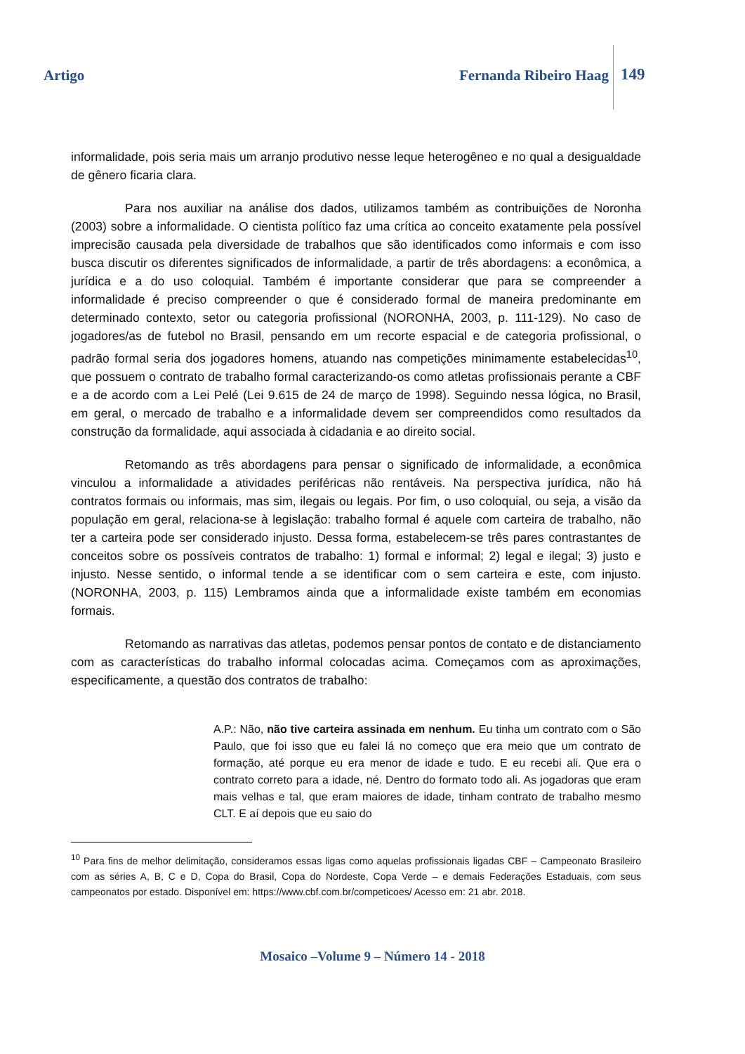Artigo Fernanda Ribeiro Haag 149
informalidade, pois seria mais um arranjo produtivo nesse leque heterogêneo e no qual a desigualdade de gênero ficaria clara.
Para nos auxiliar na análise dos dados, utilizamos também as contribuições de Noronha (2003) sobre a informalidade. O cientista político faz uma crítica ao conceito exatamente pela possível imprecisão causada pela diversidade de trabalhos que são identificados como informais e com isso busca discutir os diferentes significados de informalidade, a partir de três abordagens: a econômica, a jurídica e a do uso coloquial. Também é importante considerar que para se compreender a informalidade é preciso compreender o que é considerado formal de maneira predominante em determinado contexto, setor ou categoria profissional (NORONHA, 2003, p. 111-129). No caso de jogadores/as de futebol no Brasil, pensando em um recorte espacial e de categoria profissional, o padrão formal seria dos jogadores homens, atuando nas competições minimamente estabelecidas<sup>10</sup>, que possuem o contrato de trabalho formal caracterizando-os como atletas profissionais perante a CBF e a de acordo com a Lei Pelé (Lei 9.615 de 24 de março de 1998). Seguindo nessa lógica, no Brasil, em geral, o mercado de trabalho e a informalidade devem ser compreendidos como resultados da construção da formalidade, aqui associada à cidadania e ao direito social.
Retomando as três abordagens para pensar o significado de informalidade, a econômica vinculou a informalidade a atividades periféricas não rentáveis. Na perspectiva jurídica, não há contratos formais ou informais, mas sim, ilegais ou legais. Por fim, o uso coloquial, ou seja, a visão da população em geral, relaciona-se à legislação: trabalho formal é aquele com carteira de trabalho, não ter a carteira pode ser considerado injusto. Dessa forma, estabelecem-se três pares contrastantes de conceitos sobre os possíveis contratos de trabalho: 1) formal e informal; 2) legal e ilegal; 3) justo e injusto. Nesse sentido, o informal tende a se identificar com o sem carteira e este, com injusto. (NORONHA, 2003, p. 115) Lembramos ainda que a informalidade existe também em economias formais.
Retomando as narrativas das atletas, podemos pensar pontos de contato e de distanciamento com as características do trabalho informal colocadas acima. Começamos com as aproximações, especificamente, a questão dos contratos de trabalho:
A.P.: Não, não tive carteira assinada em nenhum. Eu tinha um contrato com o São Paulo, que foi isso que eu falei lá no começo que era meio que um contrato de formação, até porque eu era menor de idade e tudo. E eu recebi ali. Que era o contrato correto para a idade, né. Dentro do formato todo ali. As jogadoras que eram mais velhas e tal, que eram maiores de idade, tinham contrato de trabalho mesmo CLT. E aí depois que eu saio do
<sup>10</sup> Para fins de melhor delimitação, consideramos essas ligas como aquelas profissionais ligadas CBF – Campeonato Brasileiro com as séries A, B, C e D, Copa do Brasil, Copa do Nordeste, Copa Verde – e demais Federações Estaduais, com seus campeonatos por estado. Disponível em: https://www.cbf.com.br/competicoes/ Acesso em: 21 abr. 2018.
Mosaico –Volume 9 – Número 14 - 2018